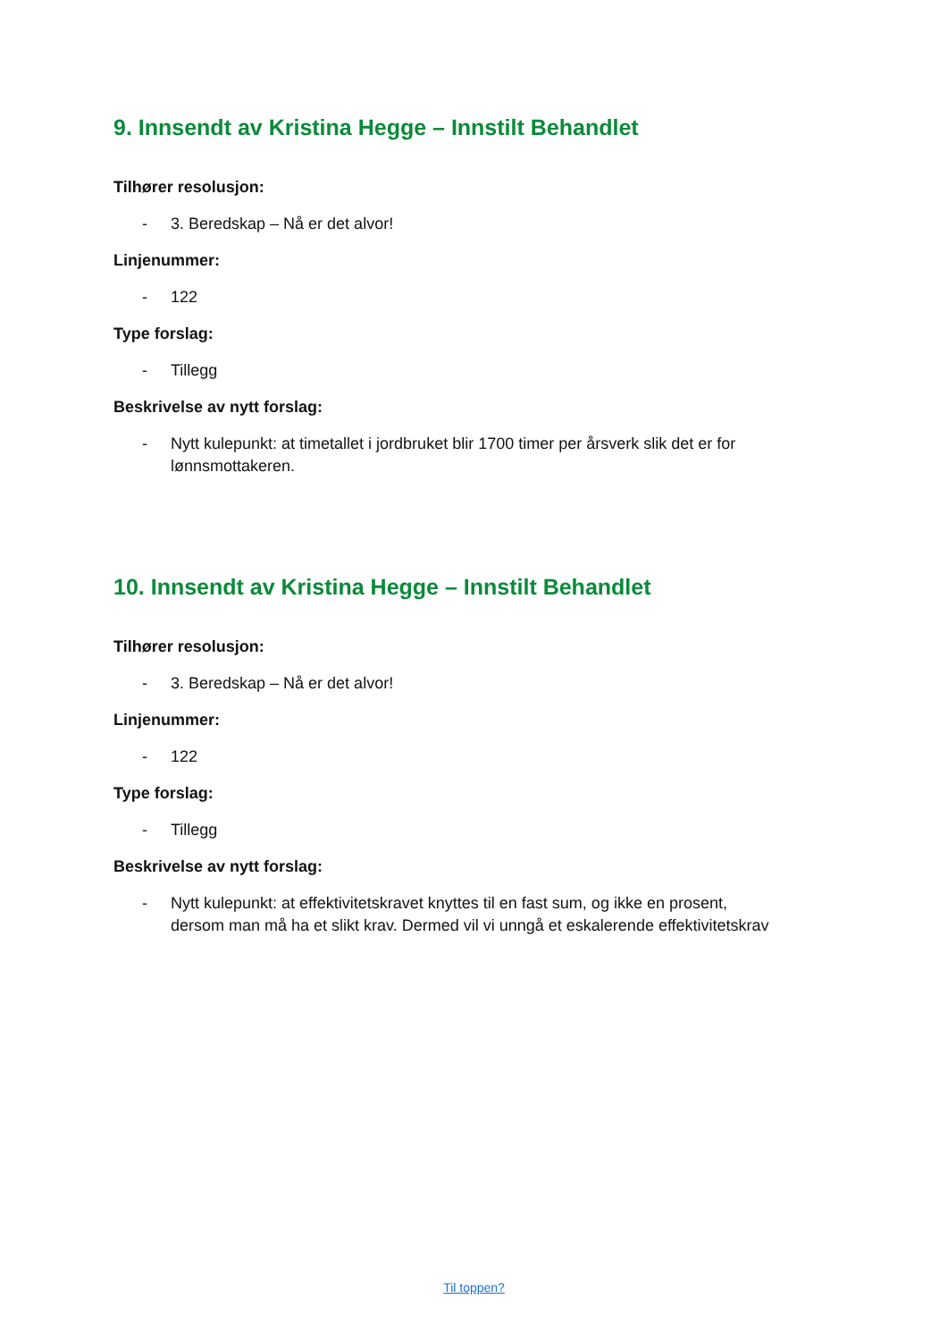9. Innsendt av Kristina Hegge – Innstilt Behandlet
Tilhører resolusjon:
- 3. Beredskap – Nå er det alvor!
Linjenummer:
- 122
Type forslag:
- Tillegg
Beskrivelse av nytt forslag:
- Nytt kulepunkt: at timetallet i jordbruket blir 1700 timer per årsverk slik det er for lønnsmottakeren.
10. Innsendt av Kristina Hegge – Innstilt Behandlet
Tilhører resolusjon:
- 3. Beredskap – Nå er det alvor!
Linjenummer:
- 122
Type forslag:
- Tillegg
Beskrivelse av nytt forslag:
- Nytt kulepunkt: at effektivitetskravet knyttes til en fast sum, og ikke en prosent, dersom man må ha et slikt krav. Dermed vil vi unngå et eskalerende effektivitetskrav
Til toppen?